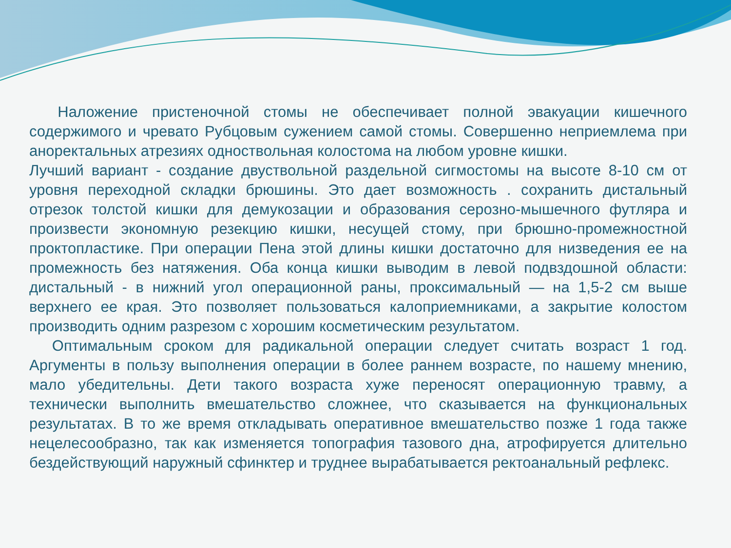Наложение пристеночной стомы не обеспечивает полной эвакуации кишечного содержимого и чревато Рубцовым сужением самой стомы. Совершенно неприемлема при аноректальных атрезиях одноствольная колостома на любом уровне кишки.
Лучший вариант - создание двуствольной раздельной сигмостомы на высоте 8-10 см от уровня переходной складки брюшины. Это дает возможность . сохранить дистальный отрезок толстой кишки для демукозации и образования серозно-мышечного футляра и произвести экономную резекцию кишки, несущей стому, при брюшно-промежностной проктопластике. При операции Пена этой длины кишки достаточно для низведения ее на промежность без натяжения. Оба конца кишки выводим в левой подвздошной области: дистальный - в нижний угол операционной раны, проксимальный — на 1,5-2 см выше верхнего ее края. Это позволяет пользоваться калоприемниками, а закрытие колостом производить одним разрезом с хорошим косметическим результатом.
Оптимальным сроком для радикальной операции следует считать возраст 1 год. Аргументы в пользу выполнения операции в более раннем возрасте, по нашему мнению, мало убедительны. Дети такого возраста хуже переносят операционную травму, а технически выполнить вмешательство сложнее, что сказывается на функциональных результатах. В то же время откладывать оперативное вмешательство позже 1 года также нецелесообразно, так как изменяется топография тазового дна, атрофируется длительно бездействующий наружный сфинктер и труднее вырабатывается ректоанальный рефлекс.